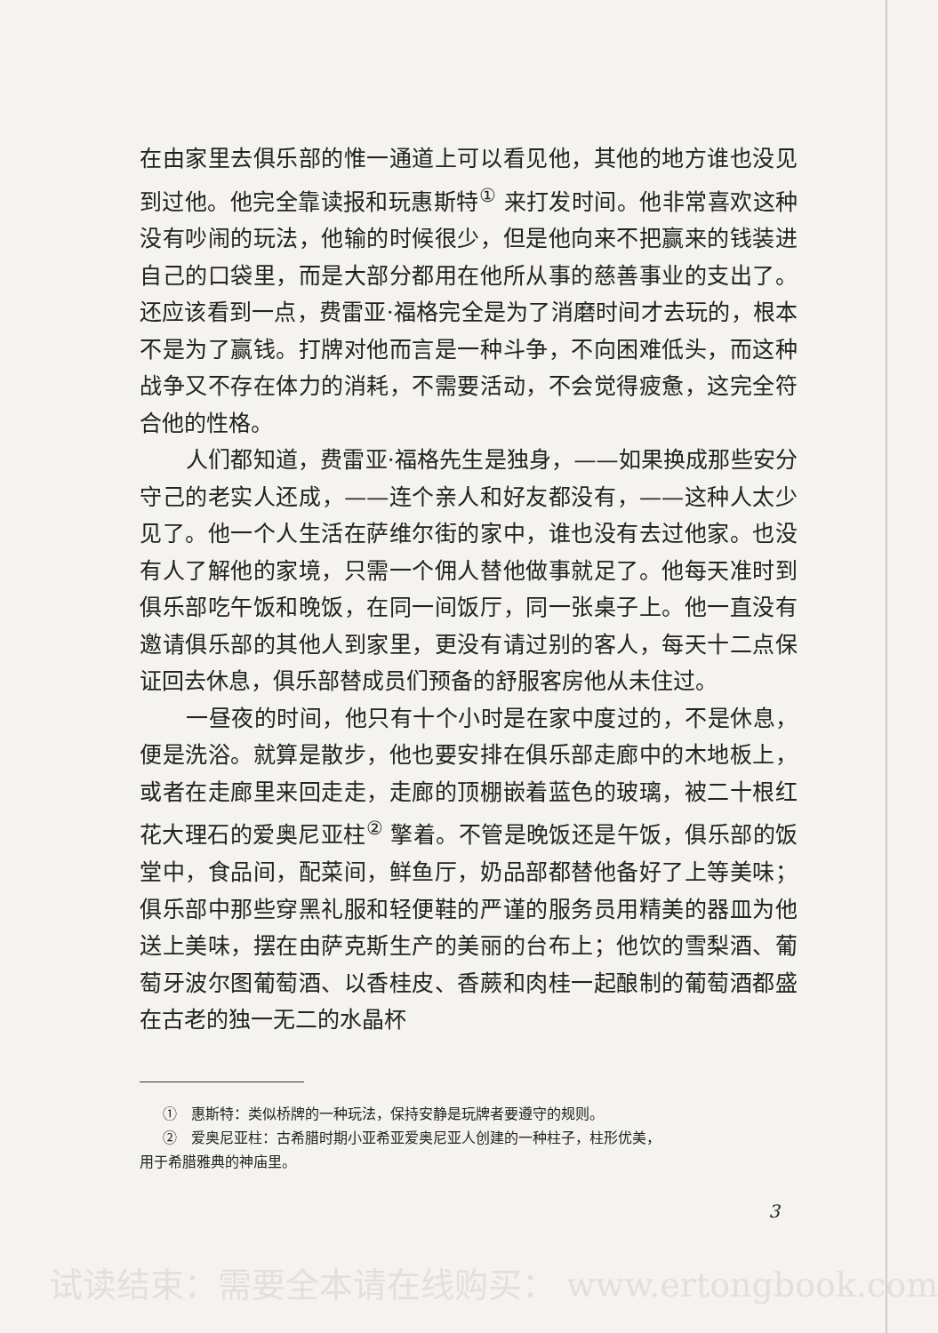在由家里去俱乐部的惟一通道上可以看见他，其他的地方谁也没见到过他。他完全靠读报和玩惠斯特<sup>①</sup> 来打发时间。他非常喜欢这种没有吵闹的玩法，他输的时候很少，但是他向来不把赢来的钱装进自己的口袋里，而是大部分都用在他所从事的慈善事业的支出了。还应该看到一点，费雷亚·福格完全是为了消磨时间才去玩的，根本不是为了赢钱。打牌对他而言是一种斗争，不向困难低头，而这种战争又不存在体力的消耗，不需要活动，不会觉得疲惫，这完全符合他的性格。
人们都知道，费雷亚·福格先生是独身，——如果换成那些安分守己的老实人还成，——连个亲人和好友都没有，——这种人太少见了。他一个人生活在萨维尔街的家中，谁也没有去过他家。也没有人了解他的家境，只需一个佣人替他做事就足了。他每天准时到俱乐部吃午饭和晚饭，在同一间饭厅，同一张桌子上。他一直没有邀请俱乐部的其他人到家里，更没有请过别的客人，每天十二点保证回去休息，俱乐部替成员们预备的舒服客房他从未住过。
一昼夜的时间，他只有十个小时是在家中度过的，不是休息，便是洗浴。就算是散步，他也要安排在俱乐部走廊中的木地板上，或者在走廊里来回走走，走廊的顶棚嵌着蓝色的玻璃，被二十根红花大理石的爱奥尼亚柱<sup>②</sup> 擎着。不管是晚饭还是午饭，俱乐部的饭堂中，食品间，配菜间，鲜鱼厅，奶品部都替他备好了上等美味；俱乐部中那些穿黑礼服和轻便鞋的严谨的服务员用精美的器皿为他送上美味，摆在由萨克斯生产的美丽的台布上；他饮的雪梨酒、葡萄牙波尔图葡萄酒、以香桂皮、香蕨和肉桂一起酿制的葡萄酒都盛在古老的独一无二的水晶杯
①　惠斯特：类似桥牌的一种玩法，保持安静是玩牌者要遵守的规则。
②　爱奥尼亚柱：古希腊时期小亚希亚爱奥尼亚人创建的一种柱子，柱形优美，
用于希腊雅典的神庙里。
3
试读结束：需要全本请在线购买： www.ertongbook.com